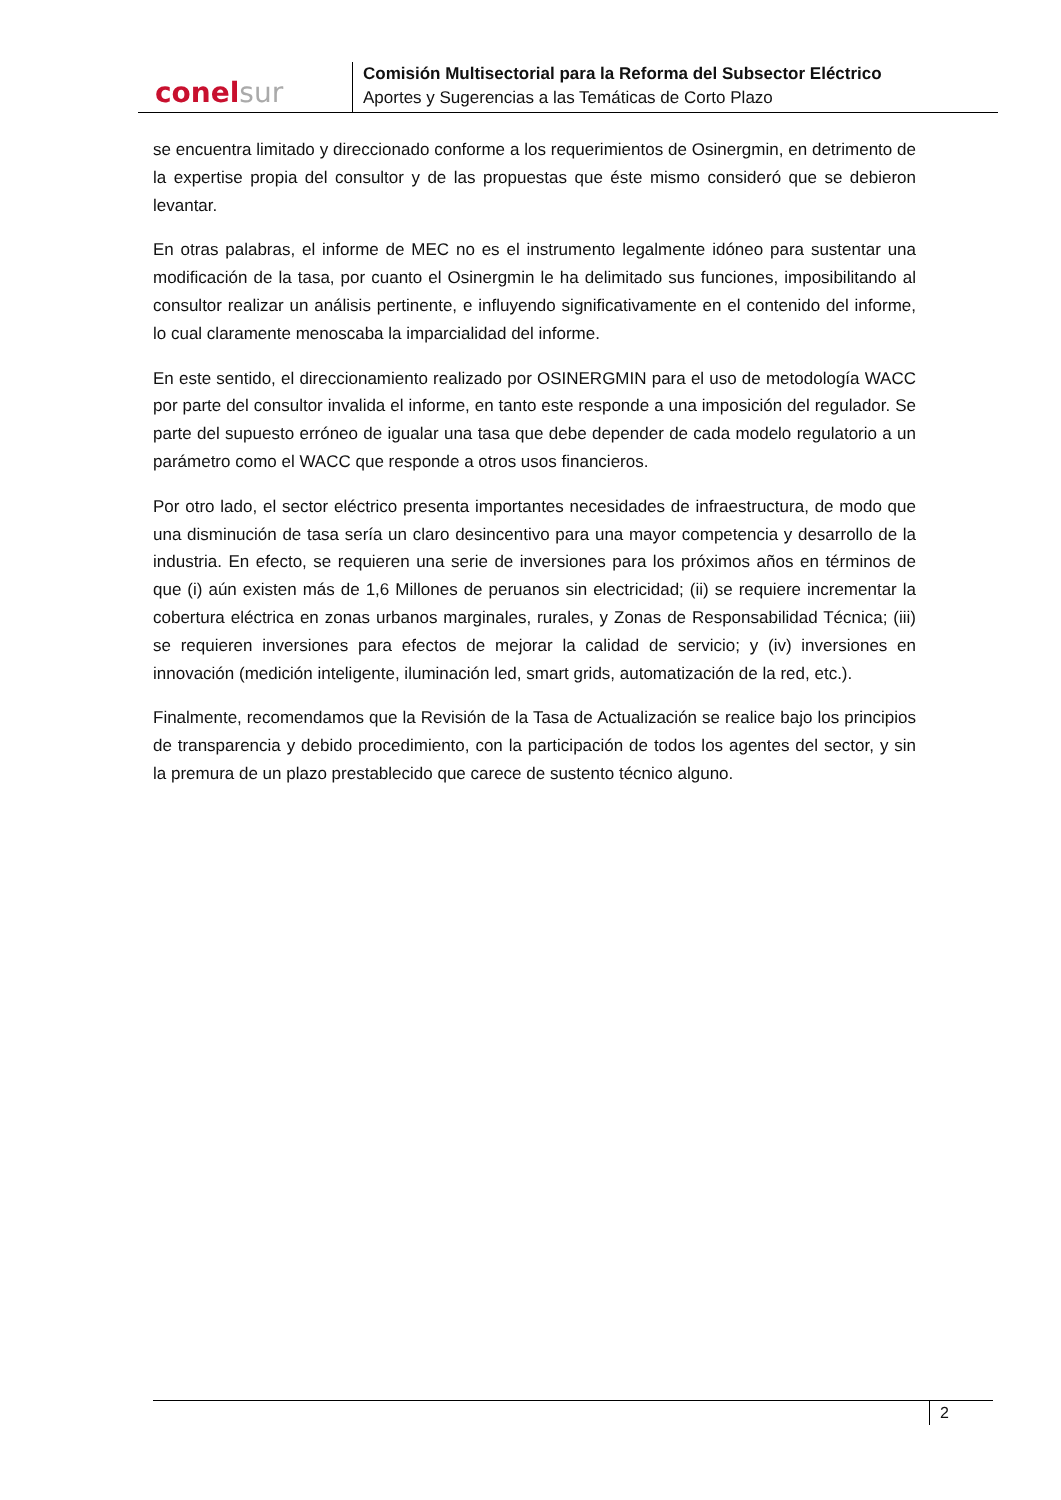conelsur
Comisión Multisectorial para la Reforma del Subsector Eléctrico
Aportes y Sugerencias a las Temáticas de Corto Plazo
se encuentra limitado y direccionado conforme a los requerimientos de Osinergmin, en detrimento de la expertise propia del consultor y de las propuestas que éste mismo consideró que se debieron levantar.
En otras palabras, el informe de MEC no es el instrumento legalmente idóneo para sustentar una modificación de la tasa, por cuanto el Osinergmin le ha delimitado sus funciones, imposibilitando al consultor realizar un análisis pertinente, e influyendo significativamente en el contenido del informe, lo cual claramente menoscaba la imparcialidad del informe.
En este sentido, el direccionamiento realizado por OSINERGMIN para el uso de metodología WACC por parte del consultor invalida el informe, en tanto este responde a una imposición del regulador. Se parte del supuesto erróneo de igualar una tasa que debe depender de cada modelo regulatorio a un parámetro como el WACC que responde a otros usos financieros.
Por otro lado, el sector eléctrico presenta importantes necesidades de infraestructura, de modo que una disminución de tasa sería un claro desincentivo para una mayor competencia y desarrollo de la industria. En efecto, se requieren una serie de inversiones para los próximos años en términos de que (i) aún existen más de 1,6 Millones de peruanos sin electricidad; (ii) se requiere incrementar la cobertura eléctrica en zonas urbanos marginales, rurales, y Zonas de Responsabilidad Técnica; (iii) se requieren inversiones para efectos de mejorar la calidad de servicio; y (iv) inversiones en innovación (medición inteligente, iluminación led, smart grids, automatización de la red, etc.).
Finalmente, recomendamos que la Revisión de la Tasa de Actualización se realice bajo los principios de transparencia y debido procedimiento, con la participación de todos los agentes del sector, y sin la premura de un plazo prestablecido que carece de sustento técnico alguno.
2